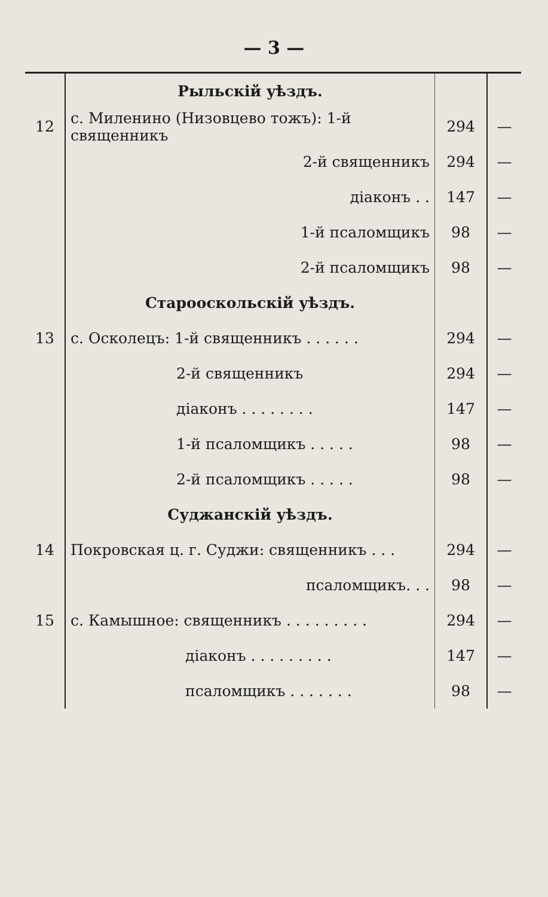— 3 —
| | Рыльскій уѣздъ. | | |
| 12 | с. Миленино (Низовцево тожъ): 1-й священникъ | 294 | — |
| | 2-й священникъ | 294 | — |
| | діаконъ . . | 147 | — |
| | 1-й псаломщикъ | 98 | — |
| | 2-й псаломщикъ | 98 | — |
| | Старооскольскій уѣздъ. | | |
| 13 | с. Осколецъ: 1-й священникъ . . . . . . | 294 | — |
| | 2-й священникъ | 294 | — |
| | діаконъ . . . . . . . . | 147 | — |
| | 1-й псаломщикъ . . . . . | 98 | — |
| | 2-й псаломщикъ . . . . . | 98 | — |
| | Суджанскій уѣздъ. | | |
| 14 | Покровская ц. г. Суджи: священникъ . . . | 294 | — |
| | псаломщикъ. . . | 98 | — |
| 15 | с. Камышное: священникъ . . . . . . . . . | 294 | — |
| | діаконъ . . . . . . . . . | 147 | — |
| | псаломщикъ . . . . . . . | 98 | — |